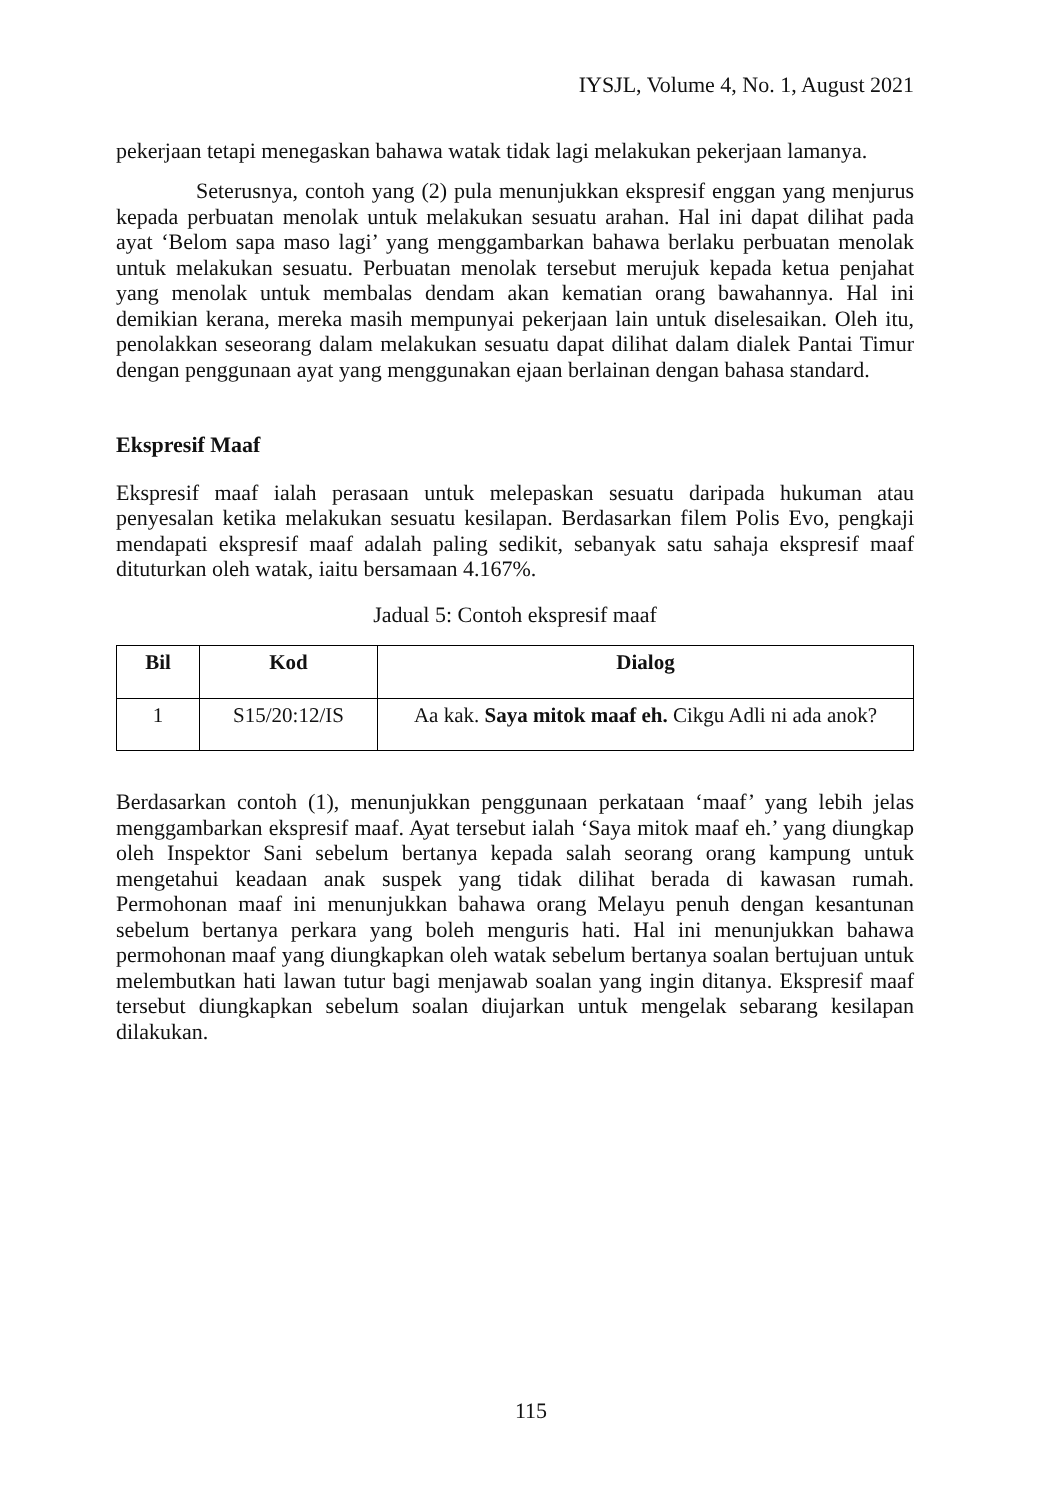IYSJL, Volume 4, No. 1, August 2021
pekerjaan tetapi menegaskan bahawa watak tidak lagi melakukan pekerjaan lamanya.
Seterusnya, contoh yang (2) pula menunjukkan ekspresif enggan yang menjurus kepada perbuatan menolak untuk melakukan sesuatu arahan. Hal ini dapat dilihat pada ayat ‘Belom sapa maso lagi’ yang menggambarkan bahawa berlaku perbuatan menolak untuk melakukan sesuatu. Perbuatan menolak tersebut merujuk kepada ketua penjahat yang menolak untuk membalas dendam akan kematian orang bawahannya. Hal ini demikian kerana, mereka masih mempunyai pekerjaan lain untuk diselesaikan. Oleh itu, penolakkan seseorang dalam melakukan sesuatu dapat dilihat dalam dialek Pantai Timur dengan penggunaan ayat yang menggunakan ejaan berlainan dengan bahasa standard.
Ekspresif Maaf
Ekspresif maaf ialah perasaan untuk melepaskan sesuatu daripada hukuman atau penyesalan ketika melakukan sesuatu kesilapan. Berdasarkan filem Polis Evo, pengkaji mendapati ekspresif maaf adalah paling sedikit, sebanyak satu sahaja ekspresif maaf dituturkan oleh watak, iaitu bersamaan 4.167%.
Jadual 5: Contoh ekspresif maaf
| Bil | Kod | Dialog |
| --- | --- | --- |
| 1 | S15/20:12/IS | Aa kak. Saya mitok maaf eh. Cikgu Adli ni ada anok? |
Berdasarkan contoh (1), menunjukkan penggunaan perkataan ‘maaf’ yang lebih jelas menggambarkan ekspresif maaf. Ayat tersebut ialah ‘Saya mitok maaf eh.’ yang diungkap oleh Inspektor Sani sebelum bertanya kepada salah seorang orang kampung untuk mengetahui keadaan anak suspek yang tidak dilihat berada di kawasan rumah. Permohonan maaf ini menunjukkan bahawa orang Melayu penuh dengan kesantunan sebelum bertanya perkara yang boleh menguris hati. Hal ini menunjukkan bahawa permohonan maaf yang diungkapkan oleh watak sebelum bertanya soalan bertujuan untuk melembutkan hati lawan tutur bagi menjawab soalan yang ingin ditanya. Ekspresif maaf tersebut diungkapkan sebelum soalan diujarkan untuk mengelak sebarang kesilapan dilakukan.
115